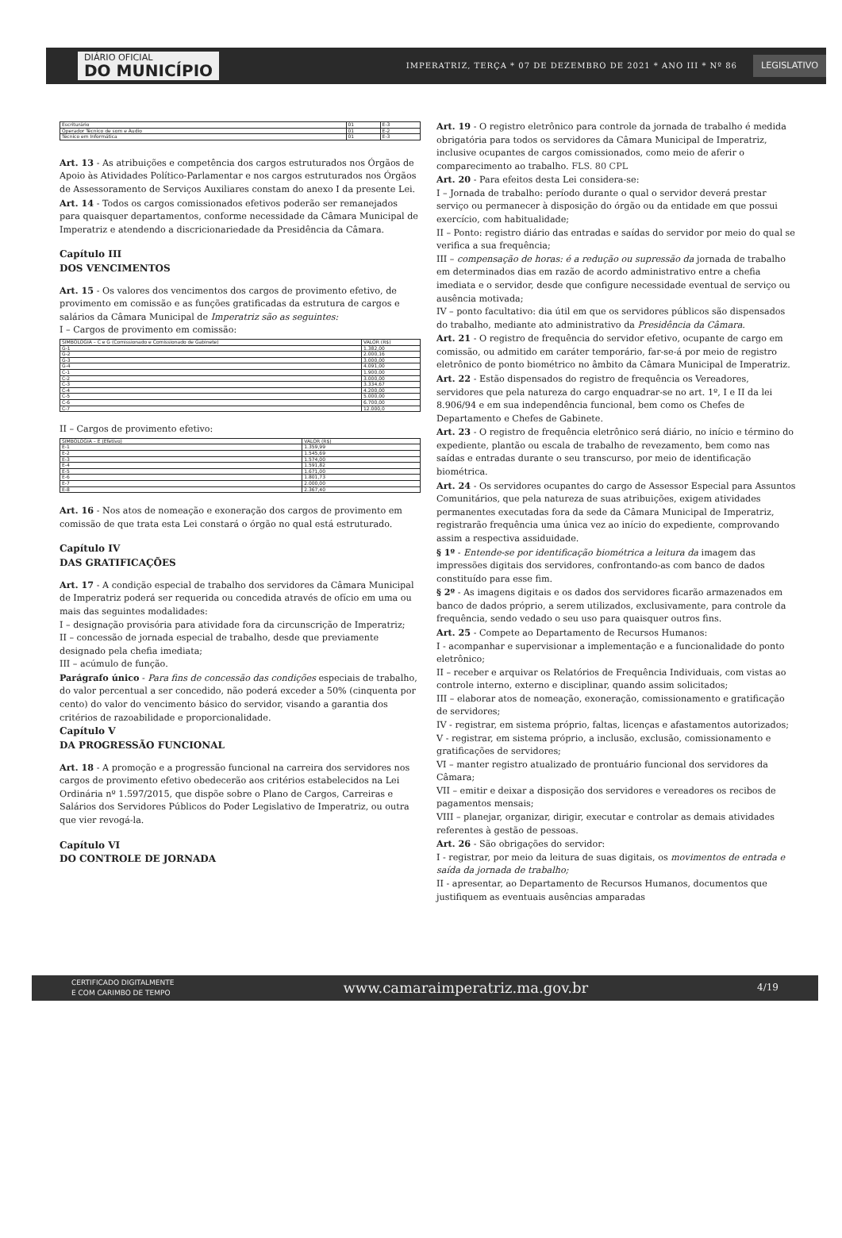DIÁRIO OFICIAL
DO MUNICÍPIO
IMPERATRIZ, TERÇA * 07 DE DEZEMBRO DE 2021 * ANO III * Nº 86
LEGISLATIVO
| Escriturário | 01 | E-3 |
| Operador Técnico de som e Áudio | 01 | E-2 |
| Técnico em Informática | 01 | E-3 |
Art. 13 - As atribuições e competência dos cargos estruturados nos Órgãos de Apoio às Atividades Político-Parlamentar e nos cargos estruturados nos Órgãos de Assessoramento de Serviços Auxiliares constam do anexo I da presente Lei.
Art. 14 - Todos os cargos comissionados efetivos poderão ser remanejados para quaisquer departamentos, conforme necessidade da Câmara Municipal de Imperatriz e atendendo a discricionariedade da Presidência da Câmara.
Capítulo III
DOS VENCIMENTOS
Art. 15 - Os valores dos vencimentos dos cargos de provimento efetivo, de provimento em comissão e as funções gratificadas da estrutura de cargos e salários da Câmara Municipal de Imperatriz são as seguintes:
I – Cargos de provimento em comissão:
| SIMBOLOGIA – C e G (Comissionado e Comissionado de Gabinete) | VALOR (R$) |
| G-1 | 1.382,00 |
| G-2 | 2.000,16 |
| G-3 | 3.000,00 |
| G-4 | 4.091,00 |
| C-1 | 1.900,00 |
| C-2 | 3.000,00 |
| C-3 | 3.334,67 |
| C-4 | 4.200,00 |
| C-5 | 5.000,00 |
| C-6 | 6.700,00 |
| C-7 | 12.000,0 |
II – Cargos de provimento efetivo:
| SIMBOLOGIA – E (Efetivo) | VALOR (R$) |
| E-1 | 1.359,99 |
| E-2 | 1.545,69 |
| E-3 | 1.574,00 |
| E-4 | 1.591,82 |
| E-5 | 1.671,00 |
| E-6 | 1.801,73 |
| E-7 | 2.000,00 |
| E-8 | 2.367,40 |
Art. 16 - Nos atos de nomeação e exoneração dos cargos de provimento em comissão de que trata esta Lei constará o órgão no qual está estruturado.
Capítulo IV
DAS GRATIFICAÇÕES
Art. 17 - A condição especial de trabalho dos servidores da Câmara Municipal de Imperatriz poderá ser requerida ou concedida através de ofício em uma ou mais das seguintes modalidades:
I – designação provisória para atividade fora da circunscrição de Imperatriz;
II – concessão de jornada especial de trabalho, desde que previamente designado pela chefia imediata;
III – acúmulo de função.
Parágrafo único - Para fins de concessão das condições especiais de trabalho, do valor percentual a ser concedido, não poderá exceder a 50% (cinquenta por cento) do valor do vencimento básico do servidor, visando a garantia dos critérios de razoabilidade e proporcionalidade.
Capítulo V
DA PROGRESSÃO FUNCIONAL
Art. 18 - A promoção e a progressão funcional na carreira dos servidores nos cargos de provimento efetivo obedecerão aos critérios estabelecidos na Lei Ordinária nº 1.597/2015, que dispõe sobre o Plano de Cargos, Carreiras e Salários dos Servidores Públicos do Poder Legislativo de Imperatriz, ou outra que vier revogá-la.
Capítulo VI
DO CONTROLE DE JORNADA
Art. 19 - O registro eletrônico para controle da jornada de trabalho é medida obrigatória para todos os servidores da Câmara Municipal de Imperatriz, inclusive ocupantes de cargos comissionados, como meio de aferir o comparecimento ao trabalho. FLS. 80 CPL
Art. 20 - Para efeitos desta Lei considera-se:
I – Jornada de trabalho: período durante o qual o servidor deverá prestar serviço ou permanecer à disposição do órgão ou da entidade em que possui exercício, com habitualidade;
II – Ponto: registro diário das entradas e saídas do servidor por meio do qual se verifica a sua frequência;
III – compensação de horas: é a redução ou supressão da jornada de trabalho em determinados dias em razão de acordo administrativo entre a chefia imediata e o servidor, desde que configure necessidade eventual de serviço ou ausência motivada;
IV – ponto facultativo: dia útil em que os servidores públicos são dispensados do trabalho, mediante ato administrativo da Presidência da Câmara.
Art. 21 - O registro de frequência do servidor efetivo, ocupante de cargo em comissão, ou admitido em caráter temporário, far-se-á por meio de registro eletrônico de ponto biométrico no âmbito da Câmara Municipal de Imperatriz.
Art. 22 - Estão dispensados do registro de frequência os Vereadores, servidores que pela natureza do cargo enquadrar-se no art. 1º, I e II da lei 8.906/94 e em sua independência funcional, bem como os Chefes de Departamento e Chefes de Gabinete.
Art. 23 - O registro de frequência eletrônico será diário, no início e término do expediente, plantão ou escala de trabalho de revezamento, bem como nas saídas e entradas durante o seu transcurso, por meio de identificação biométrica.
Art. 24 - Os servidores ocupantes do cargo de Assessor Especial para Assuntos Comunitários, que pela natureza de suas atribuições, exigem atividades permanentes executadas fora da sede da Câmara Municipal de Imperatriz, registrarão frequência uma única vez ao início do expediente, comprovando assim a respectiva assiduidade.
§ 1º - Entende-se por identificação biométrica a leitura da imagem das impressões digitais dos servidores, confrontando-as com banco de dados constituído para esse fim.
§ 2º - As imagens digitais e os dados dos servidores ficarão armazenados em banco de dados próprio, a serem utilizados, exclusivamente, para controle da frequência, sendo vedado o seu uso para quaisquer outros fins.
Art. 25 - Compete ao Departamento de Recursos Humanos:
I - acompanhar e supervisionar a implementação e a funcionalidade do ponto eletrônico;
II – receber e arquivar os Relatórios de Frequência Individuais, com vistas ao controle interno, externo e disciplinar, quando assim solicitados;
III – elaborar atos de nomeação, exoneração, comissionamento e gratificação de servidores;
IV - registrar, em sistema próprio, faltas, licenças e afastamentos autorizados;
V - registrar, em sistema próprio, a inclusão, exclusão, comissionamento e gratificações de servidores;
VI – manter registro atualizado de prontuário funcional dos servidores da Câmara;
VII – emitir e deixar a disposição dos servidores e vereadores os recibos de pagamentos mensais;
VIII – planejar, organizar, dirigir, executar e controlar as demais atividades referentes à gestão de pessoas.
Art. 26 - São obrigações do servidor:
I - registrar, por meio da leitura de suas digitais, os movimentos de entrada e saída da jornada de trabalho;
II - apresentar, ao Departamento de Recursos Humanos, documentos que justifiquem as eventuais ausências amparadas
CERTIFICADO DIGITALMENTE
E COM CARIMBO DE TEMPO www.camaraimperatriz.ma.gov.br 4/19